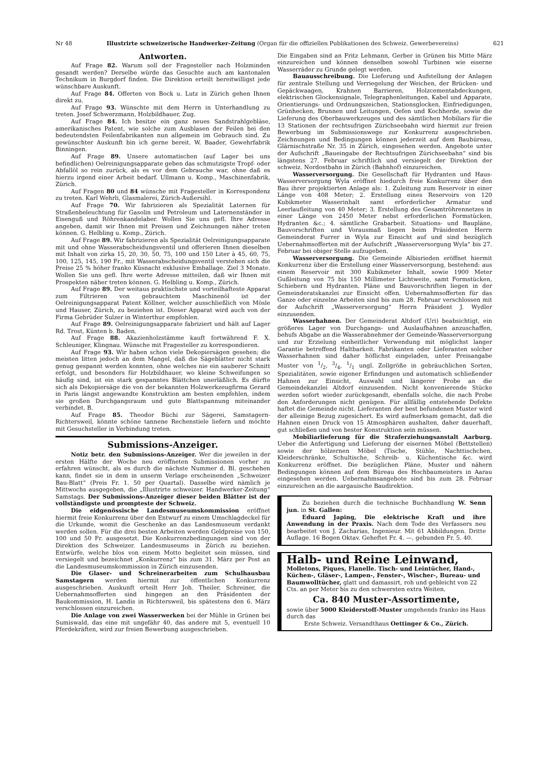Nr 48 Illustrirte schweizerische Handwerker-Zeitung (Organ für die offiziellen Publikationen des Schweiz. Gewerbevereins) 621
Antworten.
Auf Frage 82. Warum soll der Fragesteller nach Holzminden gesandt werden? Derselbe würde das Gesuchte auch am kantonalen Technikum in Burgdorf finden. Die Direktion erteilt bereitwilligst jede wünschbare Auskunft.
Auf Frage 84. Offerten von Bock u. Lutz in Zürich gehen Ihnen direkt zu.
Auf Frage 93. Wünschte mit dem Herrn in Unterhandlung zu treten. Josef Schwerzmann, Holzbildhauer, Zug.
Auf Frage 84. Ich besitze ein ganz neues Sandstrahlgebläse, amerikanisches Patent, wie solche zum Ausblasen der Feilen bei den bedeutendsten Feilenfabrikanten nun allgemein im Gebrauch sind. Zu gewünschter Auskunft bin ich gerne bereit. W. Baader, Gewehrfabrik Binningen.
Auf Frage 89. Unsere automatischen (auf Lager bei uns befindlichen) Oelreinigungsapparate geben das schmutzigste Tropf- oder Abfallöl so rein zurück, als es vor dem Gebrauche war, ohne daß es hierzu irgend einer Arbeit bedarf. Ullmann u. Komp., Maschinenfabrik, Zürich.
Auf Fragen 80 und 84 wünsche mit Fragesteller in Korrespondenz zu treten. Karl Wehrli, Glasmalerei, Zürich-Außersihl.
Auf Frage 70. Wir fabrizieren als Spezialität Laternen für Straßenbeleuchtung für Gasolin und Petroleum und Laternenständer in Eisenguß und Röhrenkandelaber. Wollen Sie uns gefl. Ihre Adresse angeben, damit wir Ihnen mit Preisen und Zeichnungen näher treten können. G. Helbling u. Komp., Zürich.
Auf Frage 89. Wir fabrizieren als Spezialität Oelreinigungsapparate mit und ohne Wasserabscheidungsventil und offerieren Ihnen dieselben mit Inhalt von zirka 15, 20, 30, 50, 75, 100 und 150 Liter à 45, 60, 75, 100, 125, 145, 190 Fr., mit Wasserabscheidungsventil verstehen sich die Preise 25 % höher franko Küsnacht exklusive Emballage. Ziel 3 Monate. Wollen Sie uns gefl. Ihre werte Adresse mitteilen, daß wir Ihnen mit Prospekten näher treten können. G. Helbling u. Komp., Zürich.
Auf Frage 89. Der weitaus praktischste und vorteilhafteste Apparat zum Filtrieren von gebrauchtem Maschinenöl ist der Oelreinigungsapparat Patent Köllner, welcher ausschließlich von Mösle und Hauser, Zürich, zu beziehen ist. Dieser Apparat wird auch von der Firma Gebrüder Sulzer in Winterthur empfohlen.
Auf Frage 89. Oelreinigungsapparate fabriziert und hält auf Lager Rd. Trost, Künten b. Baden.
Auf Frage 88. Akazienholzstämme kauft fortwährend F. X. Schleuniger, Klingnau. Wünsche mit Fragesteller zu korrespondieren.
Auf Frage 93. Wir haben schon viele Dekopiersägen gesehen; die meisten litten jedoch an dem Mangel, daß die Sägeblätter nicht stark genug gespannt werden konnten, ohne welches nie ein sauberer Schnitt erfolgt, und besonders für Holzbildhauer, wo kleine Schweifungen so häufig sind, ist ein stark gespanntes Blättchen unerläßlich. Es dürfte sich als Dekopiersäge die von der bekannten Holzwerkzeugfirma Gerard in Paris längst angewandte Konstruktion am besten empfehlen, indem sie großen Durchgangsraum und gute Blattspannung miteinander verbindet. B.
Auf Frage 85. Theodor Büchi zur Sägerei, Samstagern-Richtersweil, könnte schöne tannene Rechenstiele liefern und möchte mit Gesuchsteller in Verbindung treten.
Submissions-Anzeiger.
Notiz betr. den Submissions-Anzeiger. Wer die jeweilen in der ersten Hälfte der Woche neu eröffneten Submissionen vorher zu erfahren wünscht, als es durch die nächste Nummer d. Bl. geschehen kann, findet sie in dem in unserm Verlage erscheinenden „Schweizer Bau-Blatt“ (Preis Fr. 1. 50 per Quartal). Dasselbe wird nämlich je Mittwochs ausgegeben, die „Illustrirte schweizer. Handwerker-Zeitung“ Samstags. Der Submissions-Anzeiger dieser beiden Blätter ist der vollständigste und prompteste der Schweiz.
Die eidgenössische Landesmuseumskommission eröffnet hiermit freie Konkurrenz über den Entwurf zu einem Umschlagdeckel für die Urkunde, womit die Geschenke an das Landesmuseum verdankt werden sollen. Für die drei besten Arbeiten werden Geldpreise von 150, 100 und 50 Fr. ausgesetzt. Die Konkurrenzbedingungen sind von der Direktion des Schweizer. Landesmuseums in Zürich zu beziehen. Entwürfe, welche blos von einem Motto begleitet sein müssen, sind versiegelt und bezeichnet „Konkurrenz“ bis zum 31. März per Post an die Landesmuseumskommission in Zürich einzusenden.
Die Glaser- und Schreinerarbeiten zum Schulhausbau Samstagern werden hiermit zur öffentlichen Konkurrenz ausgeschrieben. Auskunft erteilt Herr Joh. Theiler, Schreiner, die Uebernahmsofferten sind hingegen an den Präsidenten der Baukommission, H. Landis in Richtersweil, bis spätestens den 6. März verschlossen einzureichen.
Die Anlage von zwei Wasserwerken bei der Mühle in Grünen bei Sumiswald, das eine mit ungefähr 40, das andere mit 5, eventuell 10 Pferdekräften, wird zur freien Bewerbung ausgeschrieben.
Die Eingaben sind an Fritz Lehmann, Gerber in Grünen bis Mitte März einzureichen und können denselben sowohl Turbinen wie eiserne Wasserräder zu Grunde gelegt werden.
Bauausschreibung. Die Lieferung und Aufstellung der Anlagen für zentrale Stellung und Verriegelung der Weichen, der Brücken- und Gepäckwaagen, Krahnen Barrieren, Holzcementabdeckungen, elektrischen Glockensignale, Telegraphenleitungen, Kabel und Apparate, Orientierungs- und Ordnungszeichen, Stationsglocken, Einfriedigungen, Grünhecken, Brunnen und Leitungen, Oefen und Kochherde, sowie die Lieferung des Oberbauwerkzeuges und des sämtlichen Mobiliars für die 13 Stationen der rechtsufrigen Zürichseebahn wird hiermit zur freien Bewerbung im Submissionswege zur Konkurrenz ausgeschrieben. Zeichnungen und Bedingungen können jederzeit auf dem Baubüreau, Glärnischstraße Nr. 35 in Zürich, eingesehen werden. Angebote unter der Aufschrift „Baueingabe der Rechtsufrigen Zürichseebahn“ sind bis längstens 27. Februar schriftlich und versiegelt der Direktion der schweiz. Nordostbahn in Zürich (Bahnhof) einzureichen.
Wasserversorgung. Die Gesellschaft für Hydranten und Haus-Wasserversorgung Wyla eröffnet hiedurch freie Konkurrenz über den Bau ihrer projektierten Anlage als: 1. Zuleitung zum Reservoir in einer Länge von 408 Meter; 2. Erstellung eines Reservoirs von 120 Kubikmeter Wasserinhalt samt erforderlicher Armatur und Leerlaufleitung von 40 Meter; 3. Erstellung des Gesamtröhrennetzes in einer Länge von 2450 Meter nebst erforderlichen Formstücken, Hydranten &c.; 4. sämtliche Grabarbeit. Situations- und Baupläne, Bauvorschriften und Vorausmaß liegen beim Präsidenten Herrn Gemeinderat Furrer in Wyla zur Einsicht auf und sind bezüglich Uebernahmsofferten mit der Aufschrift „Wasserversorgung Wyla“ bis 27. Februar bei obiger Stelle aufzugeben.
Wasserversorgung. Die Gemeinde Albisrieden eröffnet hiermit Konkurrenz über die Erstellung einer Wasserversorgung, bestehend: aus einem Reservoir mit 300 Kubikmeter Inhalt, sowie 1900 Meter Gußleitung von 75 bis 150 Millimeter Lichtweite, samt Formstücken, Schiebern und Hydranten. Pläne und Bauvorschriften liegen in der Gemeinderatskanzlei zur Einsicht offen. Uebernahmsofferten für das Ganze oder einzelne Arbeiten sind bis zum 28. Februar verschlossen mit der Aufschrift „Wasserversorgung“ Herrn Präsident J. Wydler einzusenden.
Wasserhahnen. Der Gemeinderat Altdorf (Uri) beabsichtigt, ein größeres Lager von Durchgangs- und Auslaufhahnen anzuschaffen, behufs Abgabe an die Wasserabnehmer der Gemeinde-Wasserversorgung und zur Erzielung einheitlicher Verwendung mit möglichst langer Garantie betreffend Haltbarkeit. Fabrikanten oder Lieferanten solcher Wasserhahnen sind daher höflichst eingeladen, unter Preisangabe Muster von 1/2, 3/4, 1/1 ungl. Zollgröße in gebräuchlichen Sorten, Spezialitäten, sowie eigener Erfindungen und automatisch schließender Hahnen zur Einsicht, Auswahl und längerer Probe an die Gemeindekanzlei Altdorf einzusenden. Nicht konvenierende Stücke werden sofort wieder zurückgesandt, ebenfalls solche, die nach Probe den Anforderungen nicht genügen. Für allfällig entstehende Defekte haftet die Gemeinde nicht. Lieferanten der best befundenen Muster wird der alleinige Bezug zugesichert. Es wird aufmerksam gemacht, daß die Hahnen einen Druck von 15 Atmosphären aushalten, daher dauerhaft, gut schließen und von bester Konstruktion sein müssen.
Mobiliarlieferung für die Straferziehungsanstalt Aarburg. Ueber die Anfertigung und Lieferung der eisernen Möbel (Bettstellen) sowie der hölzernen Möbel (Tische, Stühle, Nachttischchen, Kleiderschränke, Schultische, Schreib- u. Küchentische &c. wird Konkurrenz eröffnet. Die bezüglichen Pläne, Muster und nähern Bedingungen können auf dem Büreau des Hochbaumeisters in Aarau eingesehen werden. Uebernahmsangebote sind bis zum 28. Februar einzureichen an die aargauische Baudirektion.
Zu beziehen durch die technische Buchhandlung W. Senn jun. in St. Gallen:
Eduard Japing, Die elektrische Kraft und ihre Anwendung in der Praxis. Nach dem Tode des Verfassers neu bearbeitet von J. Zacharias, Ingenieur. Mit 61 Abbildungen. Dritte Auflage. 16 Bogen Oktav. Geheftet Fr. 4. —, gebunden Fr. 5. 40.
Halb- und Reine Leinwand, Molletons, Piques, Flanelle. Tisch- und Leintücher, Hand-, Küchen-, Gläser-, Lampen-, Fenster-, Wischer-, Bureau- und Baumwolltücher, glatt und damassirt, roh und gebleicht von 22 Cts. an per Meter bis zu den schwersten extra Weiten.
Ca. 840 Muster-Assortimente,
sowie über 5000 Kleiderstoff-Muster umgehends franko ins Haus durch das
Erste Schweiz. Versandthaus Oettinger & Co., Zürich.